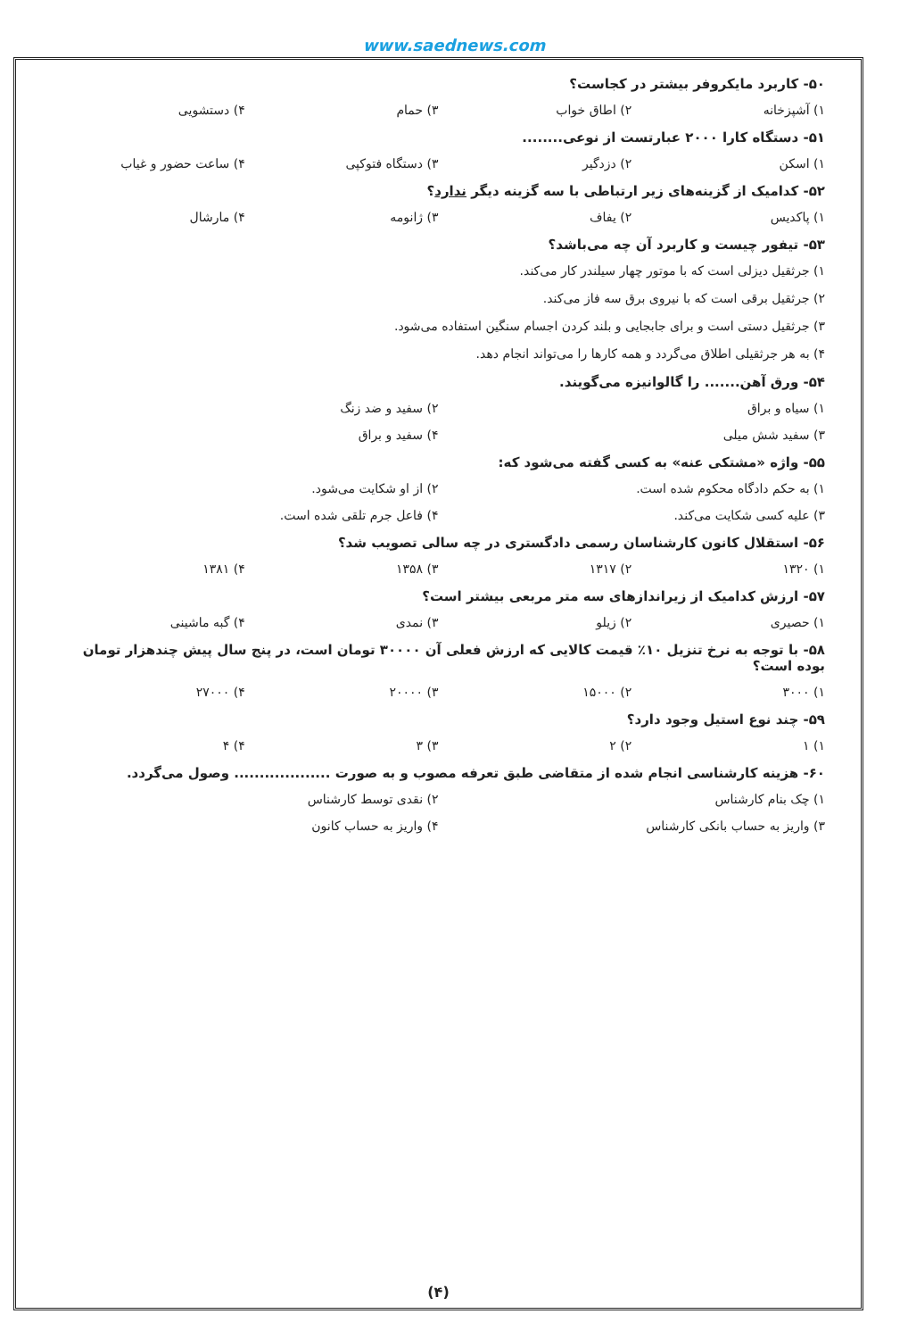www.saednews.com
۵۰- کاربرد مایکروفر بیشتر در کجاست؟
۱) آشپزخانه ۲) اطاق خواب ۳) حمام ۴) دستشویی
۵۱- دستگاه کارا ۲۰۰۰ عبارتست از نوعی........
۱) اسکن ۲) دزدگیر ۳) دستگاه فتوکپی ۴) ساعت حضور و غیاب
۵۲- کدامیک از گزینه‌های زیر ارتباطی با سه گزینه دیگر ندارد؟
۱) پاکدیس ۲) یفاف ۳) ژانومه ۴) مارشال
۵۳- تیفور چیست و کاربرد آن چه می‌باشد؟
۱) جرثقیل دیزلی است که با موتور چهار سیلندر کار می‌کند.
۲) جرثقیل برقی است که با نیروی برق سه فاز می‌کند.
۳) جرثقیل دستی است و برای جابجایی و بلند کردن اجسام سنگین استفاده می‌شود.
۴) به هر جرثقیلی اطلاق می‌گردد و همه کارها را می‌تواند انجام دهد.
۵۴- ورق آهن....... را گالوانیزه می‌گویند.
۱) سیاه و براق ۲) سفید و ضد زنگ
۳) سفید شش میلی ۴) سفید و براق
۵۵- واژه «مشتکی عنه» به کسی گفته می‌شود که:
۱) به حکم دادگاه محکوم شده است. ۲) از او شکایت می‌شود.
۳) علیه کسی شکایت می‌کند. ۴) فاعل جرم تلقی شده است.
۵۶- استقلال کانون کارشناسان رسمی دادگستری در چه سالی تصویب شد؟
۱) ۱۳۲۰ ۲) ۱۳۱۷ ۳) ۱۳۵۸ ۴) ۱۳۸۱
۵۷- ارزش کدامیک از زیراندازهای سه متر مربعی بیشتر است؟
۱) حصیری ۲) زیلو ۳) نمدی ۴) گبه ماشینی
۵۸- با توجه به نرخ تنزیل ۱۰٪ قیمت کالایی که ارزش فعلی آن ۳۰۰۰۰ تومان است، در پنج سال پیش چندهزار تومان بوده است؟
۱) ۳۰۰۰ ۲) ۱۵۰۰۰ ۳) ۲۰۰۰۰ ۴) ۲۷۰۰۰
۵۹- چند نوع استیل وجود دارد؟
۱) ۱ ۲) ۲ ۳) ۳ ۴) ۴
۶۰- هزینه کارشناسی انجام شده از متقاضی طبق تعرفه مصوب و به صورت ................... وصول می‌گردد.
۱) چک بنام کارشناس ۲) نقدی توسط کارشناس
۳) واریز به حساب بانکی کارشناس ۴) واریز به حساب کانون
(۴)